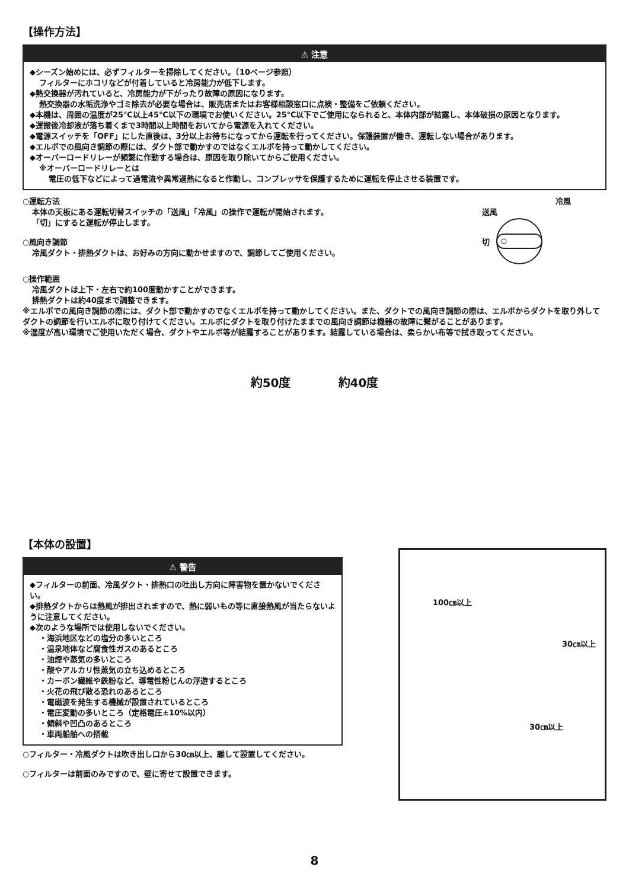【操作方法】
⚠ 注意
◆シーズン始めには、必ずフィルターを掃除してください。（10ページ参照）
フィルターにホコリなどが付着していると冷房能力が低下します。
◆熱交換器が汚れていると、冷房能力が下がったり故障の原因になります。
熱交換器の水垢洗浄やゴミ除去が必要な場合は、販売店またはお客様相談窓口に点検・整備をご依頼ください。
◆本機は、周囲の温度が25℃以上45℃以下の環境でお使いください。25℃以下でご使用になられると、本体内部が結露し、本体破損の原因となります。
◆運搬後冷却液が落ち着くまで3時間以上時間をおいてから電源を入れてください。
◆電源スイッチを「OFF」にした直後は、3分以上お待ちになってから運転を行ってください。保護装置が働き、運転しない場合があります。
◆エルボでの風向き調節の際には、ダクト部で動かすのではなくエルボを持って動かしてください。
◆オーバーロードリレーが頻繁に作動する場合は、原因を取り除いてからご使用ください。
※オーバーロードリレーとは
電圧の低下などによって過電流や異常過熱になると作動し、コンプレッサを保護するために運転を停止させる装置です。
○運転方法
本体の天板にある運転切替スイッチの「送風」「冷風」の操作で運転が開始されます。
「切」にすると運転が停止します。
○風向き調節
冷風ダクト・排熱ダクトは、お好みの方向に動かせますので、調節してご使用ください。
冷風
送風
切
○操作範囲
冷風ダクトは上下・左右で約100度動かすことができます。
排熱ダクトは約40度まで調整できます。
※エルボでの風向き調節の際には、ダクト部で動かすのでなくエルボを持って動かしてください。また、ダクトでの風向き調節の際は、エルボからダクトを取り外してダクトの調節を行いエルボに取り付けてください。エルボにダクトを取り付けたままでの風向き調節は機器の故障に繋がることがあります。
※湿度が高い環境でご使用いただく場合、ダクトやエルボ等が結露することがあります。結露している場合は、柔らかい布等で拭き取ってください。
約50度 約40度
【本体の設置】
⚠ 警告
◆フィルターの前面、冷風ダクト・排熱口の吐出し方向に障害物を置かないでください。
◆排熱ダクトからは熱風が排出されますので、熱に弱いもの等に直接熱風が当たらないように注意してください。
◆次のような場所では使用しないでください。
・海浜地区などの塩分の多いところ
・温泉地体など腐食性ガスのあるところ
・油煙や蒸気の多いところ
・酸やアルカリ性蒸気の立ち込めるところ
・カーボン繊維や鉄粉など、導電性粉じんの浮遊するところ
・火花の飛び散る恐れのあるところ
・電磁波を発生する機械が設置されているところ
・電圧変動の多いところ（定格電圧±10%以内）
・傾斜や凹凸のあるところ
・車両船舶への搭載
○フィルター・冷風ダクトは吹き出し口から30㎝以上、離して設置してください。
○フィルターは前面のみですので、壁に寄せて設置できます。
100㎝以上
30㎝以上
30㎝以上
8